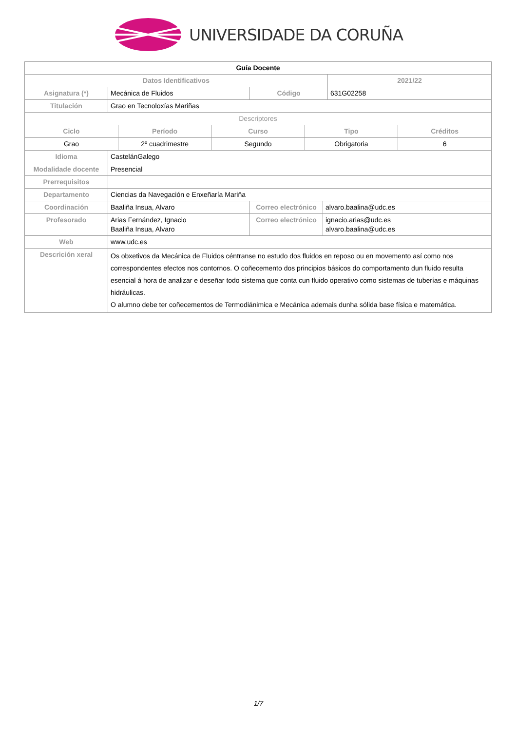UNIVERSIDADE DA CORUÑA
| Guía Docente | | | | |
| Datos Identificativos | | | | 2021/22 |
| Asignatura (*) | Mecánica de Fluidos | Código | | 631G02258 |
| Titulación | Grao en Tecnoloxías Mariñas | | | |
| Descriptores | | | | |
| / Ciclo / Período / Curso / Tipo / Créditos / / --- / --- / --- / --- / --- / / Grao / 2º cuadrimestre / Segundo / Obrigatoria / 6 / | | | | |
| Idioma | CastelánGalego | | | |
| Modalidade docente | Presencial | | | |
| Prerrequisitos | | | | |
| Departamento | Ciencias da Navegación e Enxeñaría Mariña | | | |
| Coordinación | Baaliña Insua, Alvaro | Correo electrónico | alvaro.baalina@udc.es | |
| Profesorado | Arias Fernández, Ignacio Baaliña Insua, Alvaro | Correo electrónico | ignacio.arias@udc.es alvaro.baalina@udc.es | |
| Web | www.udc.es | | | |
| Descrición xeral | Os obxetivos da Mecánica de Fluidos céntranse no estudo dos fluidos en reposo ou en movemento así como nos correspondentes efectos nos contornos. O coñecemento dos principios básicos do comportamento dun fluido resulta esencial á hora de analizar e deseñar todo sistema que conta cun fluido operativo como sistemas de tuberías e máquinas hidráulicas. O alumno debe ter coñecementos de Termodiánimica e Mecánica ademais dunha sólida base física e matemática. | | | |
1/7